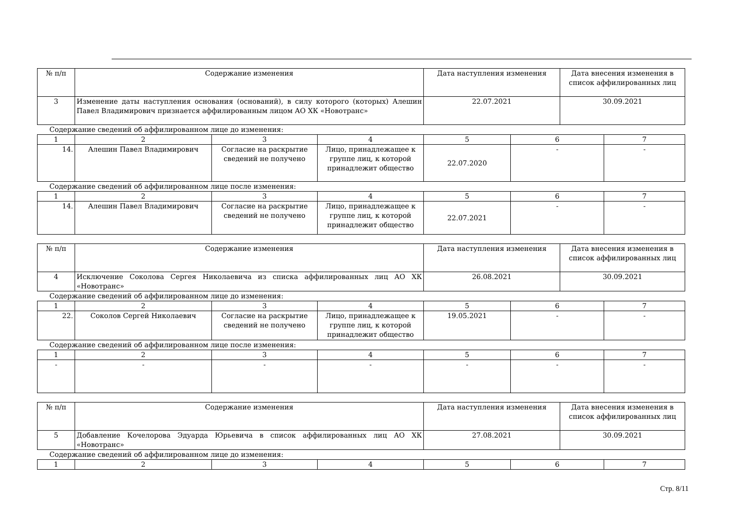| № п/п | Содержание изменения | Дата наступления изменения | Дата внесения изменения в список аффилированных лиц |
| 3 | Изменение даты наступления основания (оснований), в силу которого (которых) Алешин Павел Владимирович признается аффилированным лицом АО ХК «Новотранс» | 22.07.2021 | 30.09.2021 |
Содержание сведений об аффилированном лице до изменения:
| 1 | 2 | 3 | 4 | 5 | 6 | 7 |
| 14. | Алешин Павел Владимирович | Согласие на раскрытие сведений не получено | Лицо, принадлежащее к группе лиц, к которой принадлежит общество | 22.07.2020 | - | - |
Содержание сведений об аффилированном лице после изменения:
| 1 | 2 | 3 | 4 | 5 | 6 | 7 |
| 14. | Алешин Павел Владимирович | Согласие на раскрытие сведений не получено | Лицо, принадлежащее к группе лиц, к которой принадлежит общество | 22.07.2021 | - | - |
| № п/п | Содержание изменения | Дата наступления изменения | Дата внесения изменения в список аффилированных лиц |
| 4 | Исключение Соколова Сергея Николаевича из списка аффилированных лиц АО ХК «Новотранс» | 26.08.2021 | 30.09.2021 |
Содержание сведений об аффилированном лице до изменения:
| 1 | 2 | 3 | 4 | 5 | 6 | 7 |
| 22. | Соколов Сергей Николаевич | Согласие на раскрытие сведений не получено | Лицо, принадлежащее к группе лиц, к которой принадлежит общество | 19.05.2021 | - | - |
Содержание сведений об аффилированном лице после изменения:
| 1 | 2 | 3 | 4 | 5 | 6 | 7 |
| - | - | - | - | - | - | - |
| № п/п | Содержание изменения | Дата наступления изменения | Дата внесения изменения в список аффилированных лиц |
| 5 | Добавление Кочелорова Эдуарда Юрьевича в список аффилированных лиц АО ХК «Новотранс» | 27.08.2021 | 30.09.2021 |
Содержание сведений об аффилированном лице до изменения:
| 1 | 2 | 3 | 4 | 5 | 6 | 7 |
Стр. 8/11